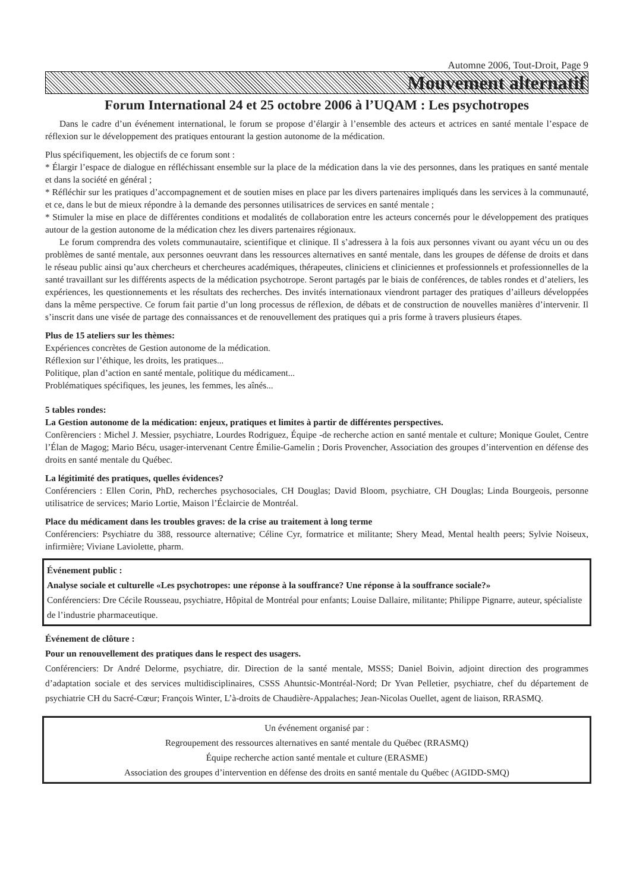Automne 2006, Tout-Droit, Page 9
Mouvement alternatif
Forum International 24 et 25 octobre 2006 à l’UQAM : Les psychotropes
Dans le cadre d’un événement international, le forum se propose d’élargir à l’ensemble des acteurs et actrices en santé mentale l’espace de réflexion sur le développement des pratiques entourant la gestion autonome de la médication.
Plus spécifiquement, les objectifs de ce forum sont :
* Élargir l’espace de dialogue en réfléchissant ensemble sur la place de la médication dans la vie des personnes, dans les pratiques en santé mentale et dans la société en général ;
* Réfléchir sur les pratiques d’accompagnement et de soutien mises en place par les divers partenaires impliqués dans les services à la communauté, et ce, dans le but de mieux répondre à la demande des personnes utilisatrices de services en santé mentale ;
* Stimuler la mise en place de différentes conditions et modalités de collaboration entre les acteurs concernés pour le développement des pratiques autour de la gestion autonome de la médication chez les divers partenaires régionaux.
Le forum comprendra des volets communautaire, scientifique et clinique. Il s’adressera à la fois aux personnes vivant ou ayant vécu un ou des problèmes de santé mentale, aux personnes oeuvrant dans les ressources alternatives en santé mentale, dans les groupes de défense de droits et dans le réseau public ainsi qu’aux chercheurs et chercheures académiques, thérapeutes, cliniciens et cliniciennes et professionnels et professionnelles de la santé travaillant sur les différents aspects de la médication psychotrope. Seront partagés par le biais de conférences, de tables rondes et d’ateliers, les expériences, les questionnements et les résultats des recherches. Des invités internationaux viendront partager des pratiques d’ailleurs développées dans la même perspective. Ce forum fait partie d’un long processus de réflexion, de débats et de construction de nouvelles manières d’intervenir. Il s’inscrit dans une visée de partage des connaissances et de renouvellement des pratiques qui a pris forme à travers plusieurs étapes.
Plus de 15 ateliers sur les thèmes:
Expériences concrètes de Gestion autonome de la médication.
Réflexion sur l’éthique, les droits, les pratiques...
Politique, plan d’action en santé mentale, politique du médicament...
Problématiques spécifiques, les jeunes, les femmes, les aînés...
5 tables rondes:
La Gestion autonome de la médication: enjeux, pratiques et limites à partir de différentes perspectives.
Confèrenciers : Michel J. Messier, psychiatre, Lourdes Rodriguez, Équipe -de recherche action en santé mentale et culture; Monique Goulet, Centre l’Élan de Magog; Mario Bécu, usager-intervenant Centre Émilie-Gamelin ; Doris Provencher, Association des groupes d’intervention en défense des droits en santé mentale du Québec.
La légitimité des pratiques, quelles évidences?
Conférenciers : Ellen Corin, PhD, recherches psychosociales, CH Douglas; David Bloom, psychiatre, CH Douglas; Linda Bourgeois, personne utilisatrice de services; Mario Lortie, Maison l’Éclaircie de Montréal.
Place du médicament dans les troubles graves: de la crise au traitement à long terme
Conférenciers: Psychiatre du 388, ressource alternative; Céline Cyr, formatrice et militante; Shery Mead, Mental health peers; Sylvie Noiseux, infirmière; Viviane Laviolette, pharm.
Événement public :
Analyse sociale et culturelle «Les psychotropes: une réponse à la souffrance? Une réponse à la souffrance sociale?»
Conférenciers: Dre Cécile Rousseau, psychiatre, Hôpital de Montréal pour enfants; Louise Dallaire, militante; Philippe Pignarre, auteur, spécialiste de l’industrie pharmaceutique.
Événement de clôture :
Pour un renouvellement des pratiques dans le respect des usagers.
Conférenciers: Dr André Delorme, psychiatre, dir. Direction de la santé mentale, MSSS; Daniel Boivin, adjoint direction des programmes d’adaptation sociale et des services multidisciplinaires, CSSS Ahuntsic-Montréal-Nord; Dr Yvan Pelletier, psychiatre, chef du département de psychiatrie CH du Sacré-Cœur; François Winter, L’à-droits de Chaudière-Appalaches; Jean-Nicolas Ouellet, agent de liaison, RRASMQ.
Un événement organisé par :
Regroupement des ressources alternatives en santé mentale du Québec (RRASMQ)
Équipe recherche action santé mentale et culture (ERASME)
Association des groupes d’intervention en défense des droits en santé mentale du Québec (AGIDD-SMQ)